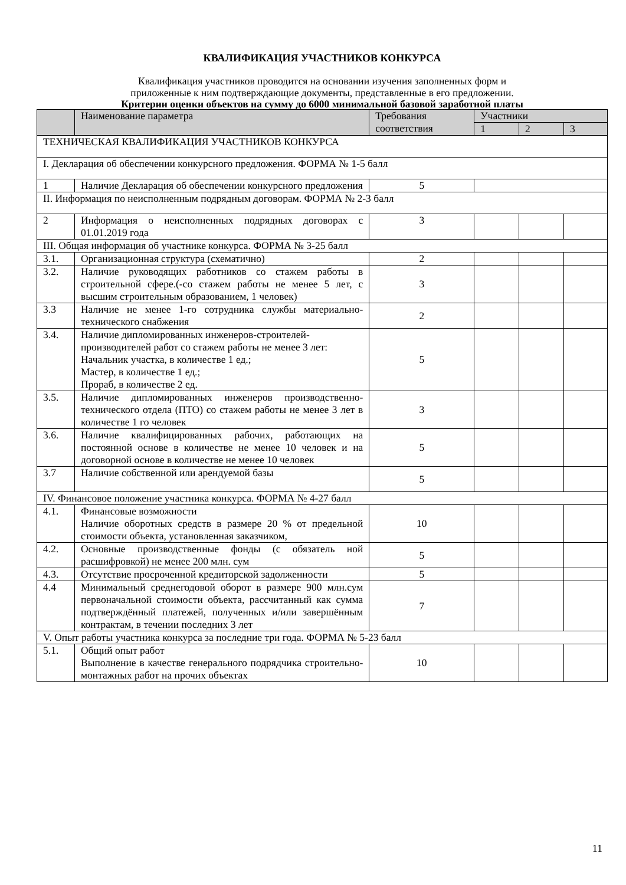КВАЛИФИКАЦИЯ УЧАСТНИКОВ КОНКУРСА
Квалификация участников проводится на основании изучения заполненных форм и
приложенные к ним подтверждающие документы, представленные в его предложении.
Критерии оценки объектов на сумму до 6000 минимальной базовой заработной платы
| | Наименование параметра | Требования соответствия | Участники | | |
| --- | --- | --- | --- | --- | --- |
| | | | 1 | 2 | 3 |
| ТЕХНИЧЕСКАЯ КВАЛИФИКАЦИЯ УЧАСТНИКОВ КОНКУРСА | | | | | |
| I. Декларация об обеспечении конкурсного предложения. ФОРМА № 1-5 балл | | | | | |
| 1 | Наличие Декларация об обеспечении конкурсного предложения | 5 | | | |
| II. Информация по неисполненным подрядным договорам. ФОРМА № 2-3 балл | | | | | |
| 2 | Информация о неисполненных подрядных договорах с 01.01.2019 года | 3 | | | |
| III. Общая информация об участнике конкурса. ФОРМА № 3-25 балл | | | | | |
| 3.1. | Организационная структура (схематично) | 2 | | | |
| 3.2. | Наличие руководящих работников со стажем работы в строительной сфере.(-со стажем работы не менее 5 лет, с высшим строительным образованием, 1 человек) | 3 | | | |
| 3.3 | Наличие не менее 1-го сотрудника службы материально-технического снабжения | 2 | | | |
| 3.4. | Наличие дипломированных инженеров-строителей-производителей работ со стажем работы не менее 3 лет: Начальник участка, в количестве 1 ед.; Мастер, в количестве 1 ед.; Прораб, в количестве 2 ед. | 5 | | | |
| 3.5. | Наличие дипломированных инженеров производственно-технического отдела (ПТО) со стажем работы не менее 3 лет в количестве 1 го человек | 3 | | | |
| 3.6. | Наличие квалифицированных рабочих, работающих на постоянной основе в количестве не менее 10 человек и на договорной основе в количестве не менее 10 человек | 5 | | | |
| 3.7 | Наличие собственной или арендуемой базы | 5 | | | |
| IV. Финансовое положение участника конкурса. ФОРМА № 4-27 балл | | | | | |
| 4.1. | Финансовые возможности Наличие оборотных средств в размере 20 % от предельной стоимости объекта, установленная заказчиком, | 10 | | | |
| 4.2. | Основные производственные фонды (с обязатель ной расшифровкой) не менее 200 млн. сум | 5 | | | |
| 4.3. | Отсутствие просроченной кредиторской задолженности | 5 | | | |
| 4.4 | Минимальный среднегодовой оборот в размере 900 млн.сум первоначальной стоимости объекта, рассчитанный как сумма подтверждённый платежей, полученных и/или завершённым контрактам, в течении последних 3 лет | 7 | | | |
| V. Опыт работы участника конкурса за последние три года. ФОРМА № 5-23 балл | | | | | |
| 5.1. | Общий опыт работ Выполнение в качестве генерального подрядчика строительно-монтажных работ на прочих объектах | 10 | | | |
11